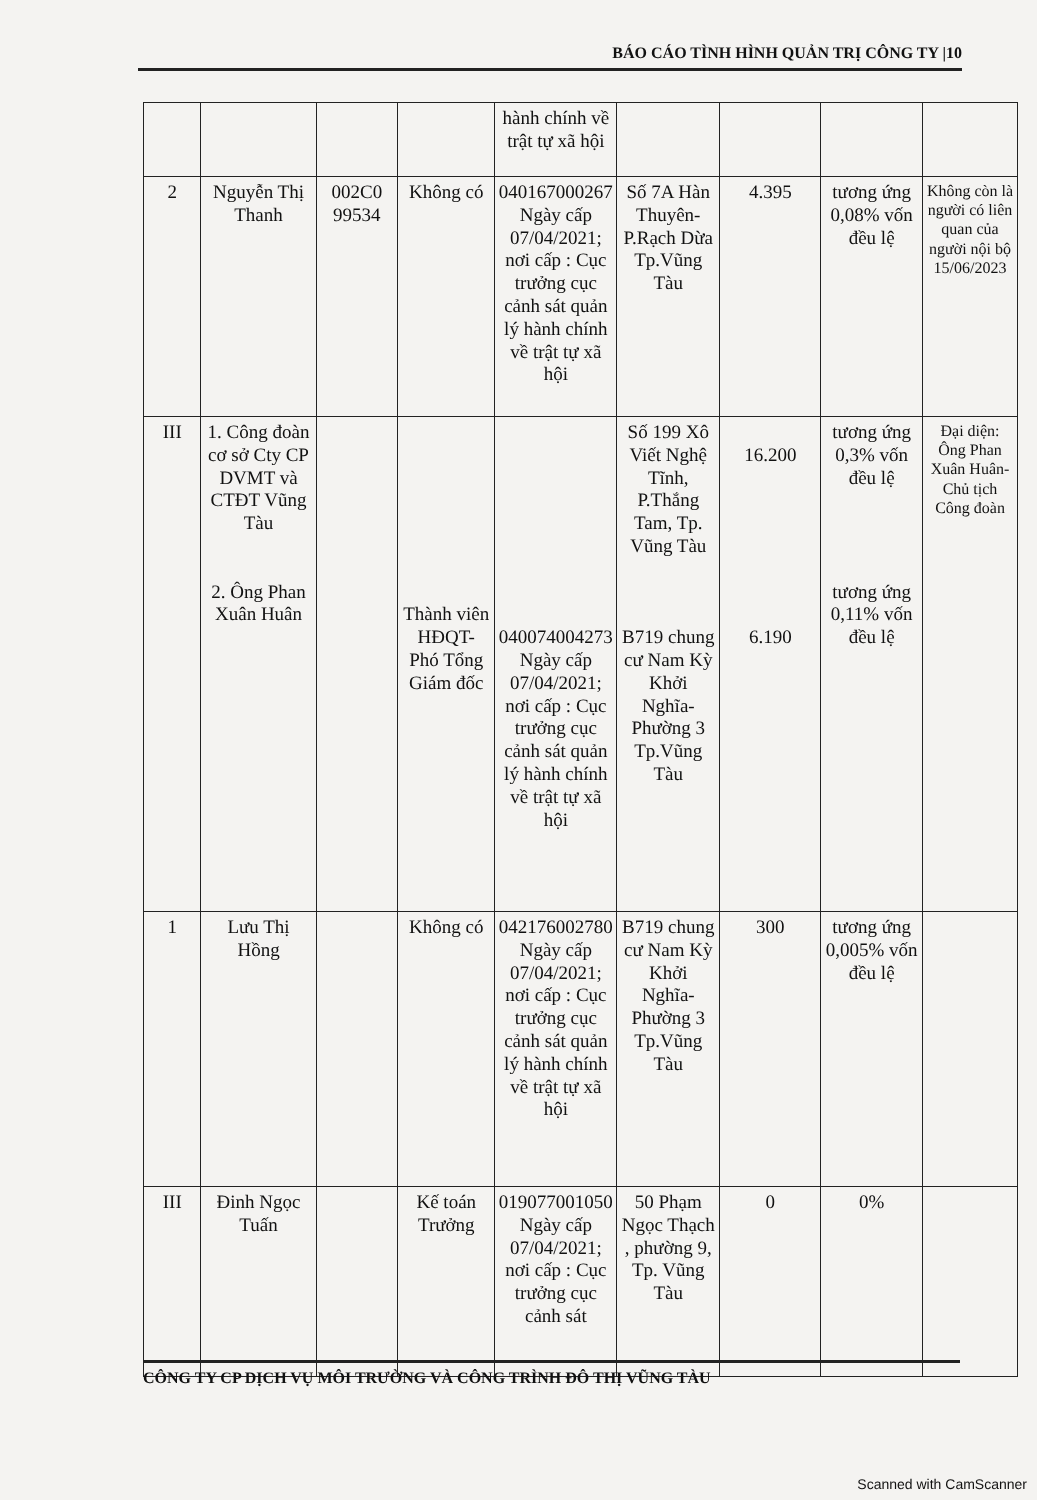BÁO CÁO TÌNH HÌNH QUẢN TRỊ CÔNG TY |10
| | | | | hành chính về trật tự xã hội | | | | |
| 2 | Nguyễn Thị Thanh | 002C0 99534 | Không có | 040167000267 Ngày cấp 07/04/2021; nơi cấp : Cục trưởng cục cảnh sát quản lý hành chính về trật tự xã hội | Số 7A Hàn Thuyên- P.Rạch Dừa Tp.Vũng Tàu | 4.395 | tương ứng 0,08% vốn đều lệ | Không còn là người có liên quan của người nội bộ 15/06/2023 |
| III | 1. Công đoàn cơ sở Cty CP DVMT và CTĐT Vũng Tàu 2. Ông Phan Xuân Huân | | Thành viên HĐQT- Phó Tổng Giám đốc | 040074004273 Ngày cấp 07/04/2021; nơi cấp : Cục trưởng cục cảnh sát quản lý hành chính về trật tự xã hội | Số 199 Xô Viết Nghệ Tĩnh, P.Thắng Tam, Tp. Vũng Tàu B719 chung cư Nam Kỳ Khởi Nghĩa- Phường 3 Tp.Vũng Tàu | 16.200 6.190 | tương ứng 0,3% vốn đều lệ tương ứng 0,11% vốn đều lệ | Đại diện: Ông Phan Xuân Huân-Chủ tịch Công đoàn |
| 1 | Lưu Thị Hồng | | Không có | 042176002780 Ngày cấp 07/04/2021; nơi cấp : Cục trưởng cục cảnh sát quản lý hành chính về trật tự xã hội | B719 chung cư Nam Kỳ Khởi Nghĩa- Phường 3 Tp.Vũng Tàu | 300 | tương ứng 0,005% vốn đều lệ | |
| III | Đinh Ngọc Tuấn | | Kế toán Trưởng | 019077001050 Ngày cấp 07/04/2021; nơi cấp : Cục trưởng cục cảnh sát | 50 Phạm Ngọc Thạch , phường 9, Tp. Vũng Tàu | 0 | 0% | |
CÔNG TY CP DỊCH VỤ MÔI TRƯỜNG VÀ CÔNG TRÌNH ĐÔ THỊ VŨNG TÀU
Scanned with CamScanner